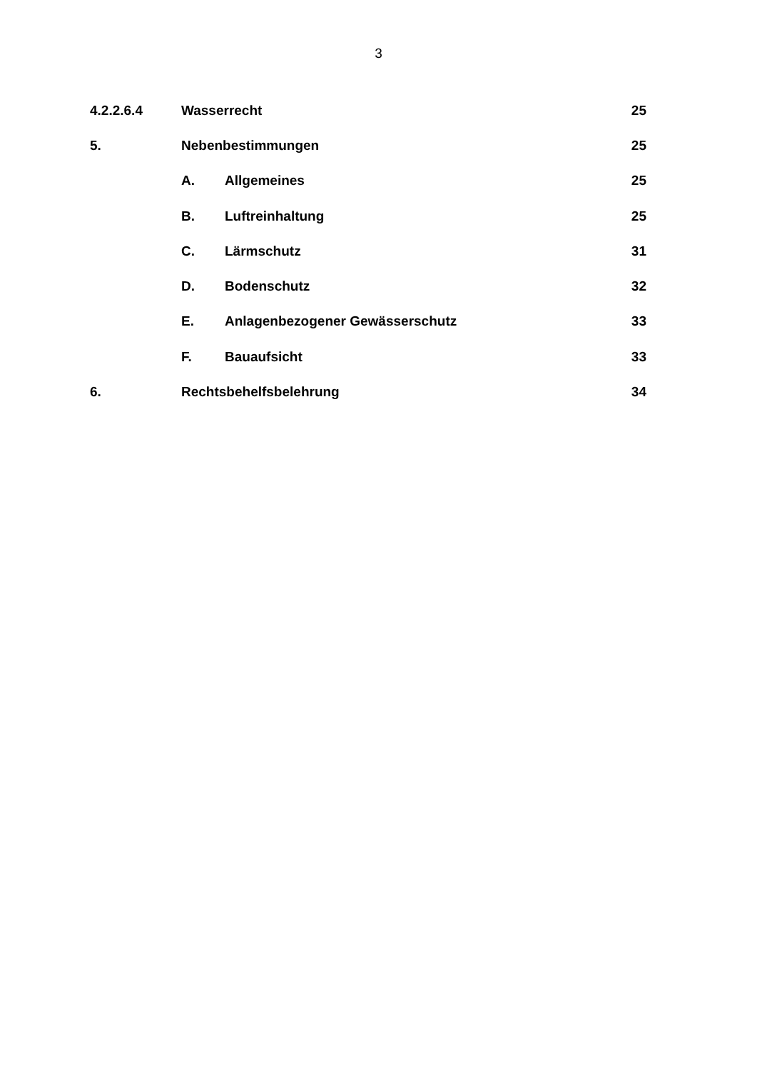3
4.2.2.6.4 Wasserrecht 25
5. Nebenbestimmungen 25
A. Allgemeines 25
B. Luftreinhaltung 25
C. Lärmschutz 31
D. Bodenschutz 32
E. Anlagenbezogener Gewässerschutz 33
F. Bauaufsicht 33
6. Rechtsbehelfsbelehrung 34